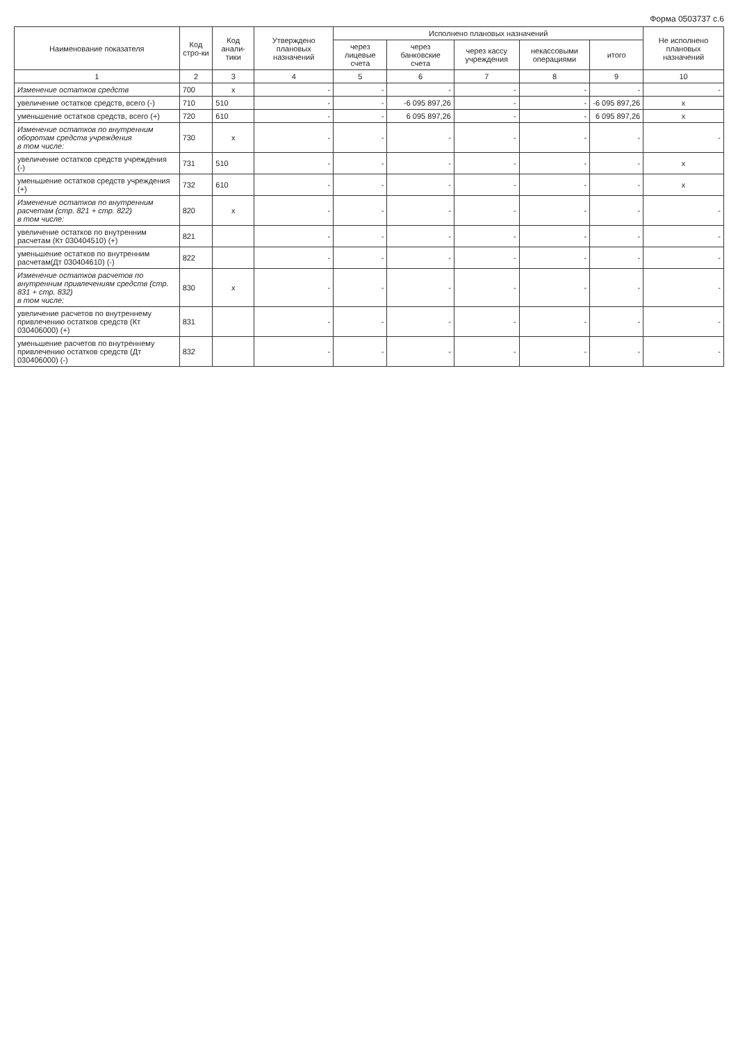Форма 0503737 с.6
| Наименование показателя | Код стро-ки | Код анали-тики | Утверждено плановых назначений | Исполнено плановых назначений | | | | | Не исполнено плановых назначений |
| --- | --- | --- | --- | --- | --- | --- | --- | --- | --- |
| | | | | через лицевые счета | через банковские счета | через кассу учреждения | некассовыми операциями | итого | |
| 1 | 2 | 3 | 4 | 5 | 6 | 7 | 8 | 9 | 10 |
| Изменение остатков средств | 700 | x | - | - | - | - | - | - | - |
| увеличение остатков средств, всего (-) | 710 | 510 | - | - | -6 095 897,26 | - | - | -6 095 897,26 | x |
| уменьшение остатков средств, всего (+) | 720 | 610 | - | - | 6 095 897,26 | - | - | 6 095 897,26 | x |
| Изменение остатков по внутренним оборотам средств учреждения в том числе: | 730 | x | - | - | - | - | - | - | - |
| увеличение остатков средств учреждения (-) | 731 | 510 | - | - | - | - | - | - | x |
| уменьшение остатков средств учреждения (+) | 732 | 610 | - | - | - | - | - | - | x |
| Изменение остатков по внутренним расчетам (стр. 821 + стр. 822) в том числе: | 820 | x | - | - | - | - | - | - | - |
| увеличение остатков по внутренним расчетам (Кт 030404510) (+) | 821 | | - | - | - | - | - | - | - |
| уменьшение остатков по внутренним расчетам(Дт 030404610) (-) | 822 | | - | - | - | - | - | - | - |
| Изменение остатков расчетов по внутренним привлечениям средств (стр. 831 + стр. 832) в том числе: | 830 | x | - | - | - | - | - | - | - |
| увеличение расчетов по внутреннему привлечению остатков средств (Кт 030406000) (+) | 831 | | - | - | - | - | - | - | - |
| уменьшение расчетов по внутреннему привлечению остатков средств (Дт 030406000) (-) | 832 | | - | - | - | - | - | - | - |